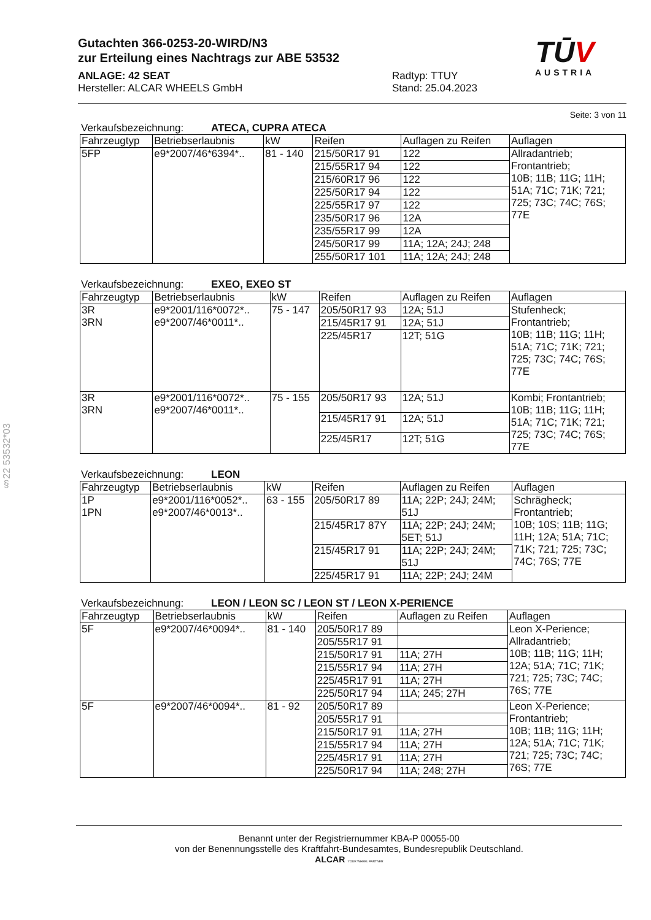§22 53532*03
TŪV
AUSTRIA
Gutachten 366-0253-20-WIRD/N3
zur Erteilung eines Nachtrags zur ABE 53532
ANLAGE: 42 SEAT
Hersteller: ALCAR WHEELS GmbH
Radtyp: TTUY
Stand: 25.04.2023
Seite: 3 von 11
Verkaufsbezeichnung: ATECA, CUPRA ATECA
| Fahrzeugtyp | Betriebserlaubnis | kW | Reifen | Auflagen zu Reifen | Auflagen |
| --- | --- | --- | --- | --- | --- |
| 5FP | e9*2007/46*6394*.. | 81 - 140 | 215/50R17 91 | 122 | Allradantrieb; Frontantrieb; 10B; 11B; 11G; 11H; 51A; 71C; 71K; 721; 725; 73C; 74C; 76S; 77E |
| | | | 215/55R17 94 | 122 | |
| | | | 215/60R17 96 | 122 | |
| | | | 225/50R17 94 | 122 | |
| | | | 225/55R17 97 | 122 | |
| | | | 235/50R17 96 | 12A | |
| | | | 235/55R17 99 | 12A | |
| | | | 245/50R17 99 | 11A; 12A; 24J; 248 | |
| | | | 255/50R17 101 | 11A; 12A; 24J; 248 | |
Verkaufsbezeichnung: EXEO, EXEO ST
| Fahrzeugtyp | Betriebserlaubnis | kW | Reifen | Auflagen zu Reifen | Auflagen |
| --- | --- | --- | --- | --- | --- |
| 3R 3RN | e9*2001/116*0072*.. e9*2007/46*0011*.. | 75 - 147 | 205/50R17 93 | 12A; 51J | Stufenheck; Frontantrieb; 10B; 11B; 11G; 11H; 51A; 71C; 71K; 721; 725; 73C; 74C; 76S; 77E |
| | | | 215/45R17 91 | 12A; 51J | |
| | | | 225/45R17 | 12T; 51G | |
| 3R 3RN | e9*2001/116*0072*.. e9*2007/46*0011*.. | 75 - 155 | 205/50R17 93 | 12A; 51J | Kombi; Frontantrieb; 10B; 11B; 11G; 11H; 51A; 71C; 71K; 721; 725; 73C; 74C; 76S; 77E |
| | | | 215/45R17 91 | 12A; 51J | |
| | | | 225/45R17 | 12T; 51G | |
Verkaufsbezeichnung: LEON
| Fahrzeugtyp | Betriebserlaubnis | kW | Reifen | Auflagen zu Reifen | Auflagen |
| --- | --- | --- | --- | --- | --- |
| 1P 1PN | e9*2001/116*0052*.. e9*2007/46*0013*.. | 63 - 155 | 205/50R17 89 | 11A; 22P; 24J; 24M; 51J | Schrägheck; Frontantrieb; 10B; 10S; 11B; 11G; 11H; 12A; 51A; 71C; 71K; 721; 725; 73C; 74C; 76S; 77E |
| | | | 215/45R17 87Y | 11A; 22P; 24J; 24M; 5ET; 51J | |
| | | | 215/45R17 91 | 11A; 22P; 24J; 24M; 51J | |
| | | | 225/45R17 91 | 11A; 22P; 24J; 24M | |
Verkaufsbezeichnung: LEON / LEON SC / LEON ST / LEON X-PERIENCE
| Fahrzeugtyp | Betriebserlaubnis | kW | Reifen | Auflagen zu Reifen | Auflagen |
| --- | --- | --- | --- | --- | --- |
| 5F | e9*2007/46*0094*.. | 81 - 140 | 205/50R17 89 | | Leon X-Perience; Allradantrieb; 10B; 11B; 11G; 11H; 12A; 51A; 71C; 71K; 721; 725; 73C; 74C; 76S; 77E |
| | | | 205/55R17 91 | | |
| | | | 215/50R17 91 | 11A; 27H | |
| | | | 215/55R17 94 | 11A; 27H | |
| | | | 225/45R17 91 | 11A; 27H | |
| | | | 225/50R17 94 | 11A; 245; 27H | |
| 5F | e9*2007/46*0094*.. | 81 - 92 | 205/50R17 89 | | Leon X-Perience; Frontantrieb; 10B; 11B; 11G; 11H; 12A; 51A; 71C; 71K; 721; 725; 73C; 74C; 76S; 77E |
| | | | 205/55R17 91 | | |
| | | | 215/50R17 91 | 11A; 27H | |
| | | | 215/55R17 94 | 11A; 27H | |
| | | | 225/45R17 91 | 11A; 27H | |
| | | | 225/50R17 94 | 11A; 248; 27H | |
Benannt unter der Registriernummer KBA-P 00055-00
von der Benennungsstelle des Kraftfahrt-Bundesamtes, Bundesrepublik Deutschland.
ALCAR YOUR WHEEL PARTNER